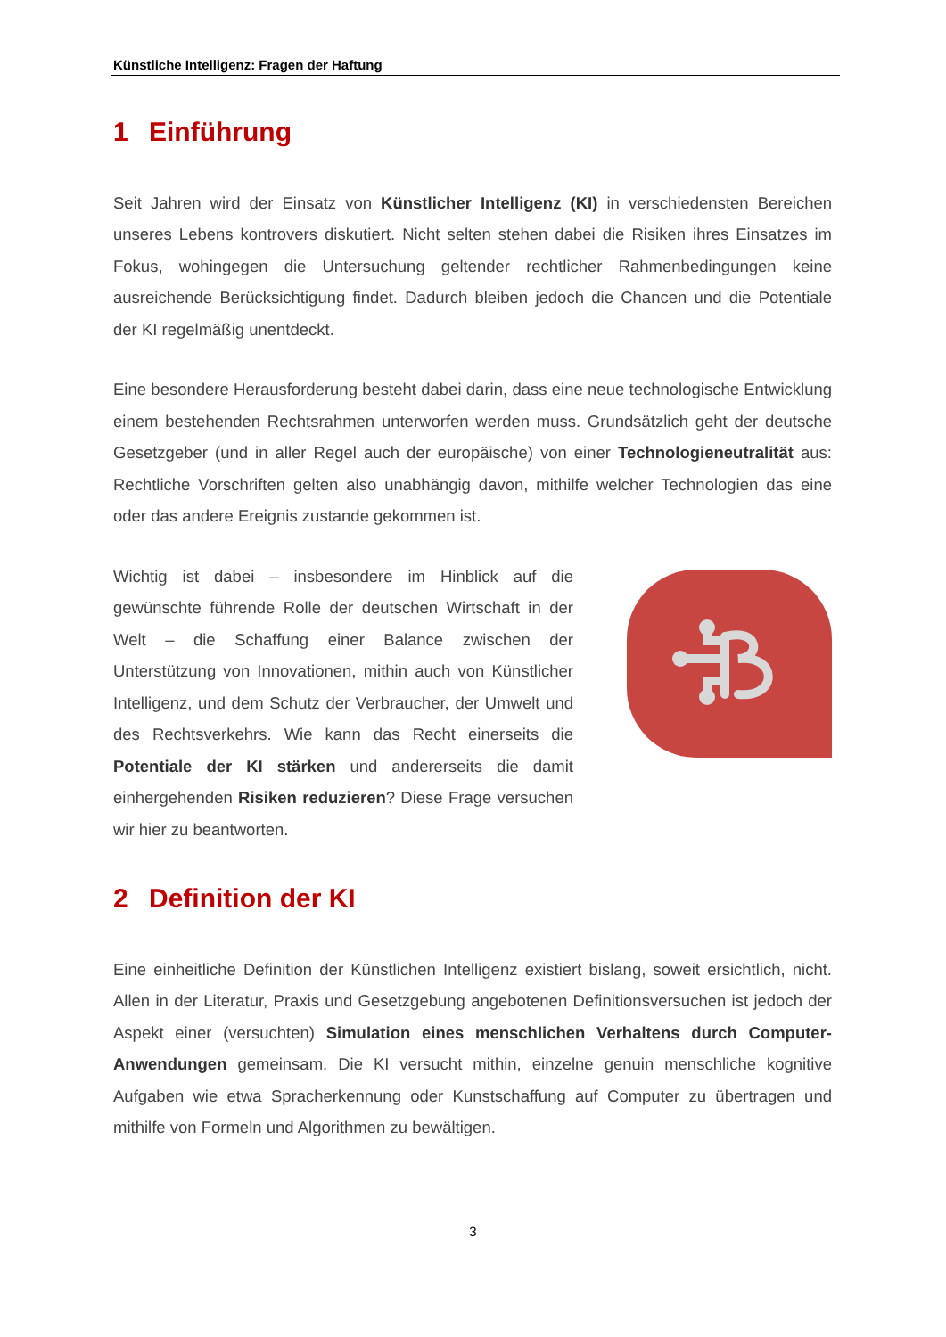Künstliche Intelligenz: Fragen der Haftung
1 Einführung
Seit Jahren wird der Einsatz von Künstlicher Intelligenz (KI) in verschiedensten Bereichen unseres Lebens kontrovers diskutiert. Nicht selten stehen dabei die Risiken ihres Einsatzes im Fokus, wohingegen die Untersuchung geltender rechtlicher Rahmenbedingungen keine ausreichende Berücksichtigung findet. Dadurch bleiben jedoch die Chancen und die Potentiale der KI regelmäßig unentdeckt.
Eine besondere Herausforderung besteht dabei darin, dass eine neue technologische Entwicklung einem bestehenden Rechtsrahmen unterworfen werden muss. Grundsätzlich geht der deutsche Gesetzgeber (und in aller Regel auch der europäische) von einer Technologieneutralität aus: Rechtliche Vorschriften gelten also unabhängig davon, mithilfe welcher Technologien das eine oder das andere Ereignis zustande gekommen ist.
Wichtig ist dabei – insbesondere im Hinblick auf die gewünschte führende Rolle der deutschen Wirtschaft in der Welt – die Schaffung einer Balance zwischen der Unterstützung von Innovationen, mithin auch von Künstlicher Intelligenz, und dem Schutz der Verbraucher, der Umwelt und des Rechtsverkehrs. Wie kann das Recht einerseits die Potentiale der KI stärken und andererseits die damit einhergehenden Risiken reduzieren? Diese Frage versuchen wir hier zu beantworten.
2 Definition der KI
Eine einheitliche Definition der Künstlichen Intelligenz existiert bislang, soweit ersichtlich, nicht. Allen in der Literatur, Praxis und Gesetzgebung angebotenen Definitionsversuchen ist jedoch der Aspekt einer (versuchten) Simulation eines menschlichen Verhaltens durch Computer-Anwendungen gemeinsam. Die KI versucht mithin, einzelne genuin menschliche kognitive Aufgaben wie etwa Spracherkennung oder Kunstschaffung auf Computer zu übertragen und mithilfe von Formeln und Algorithmen zu bewältigen.
3